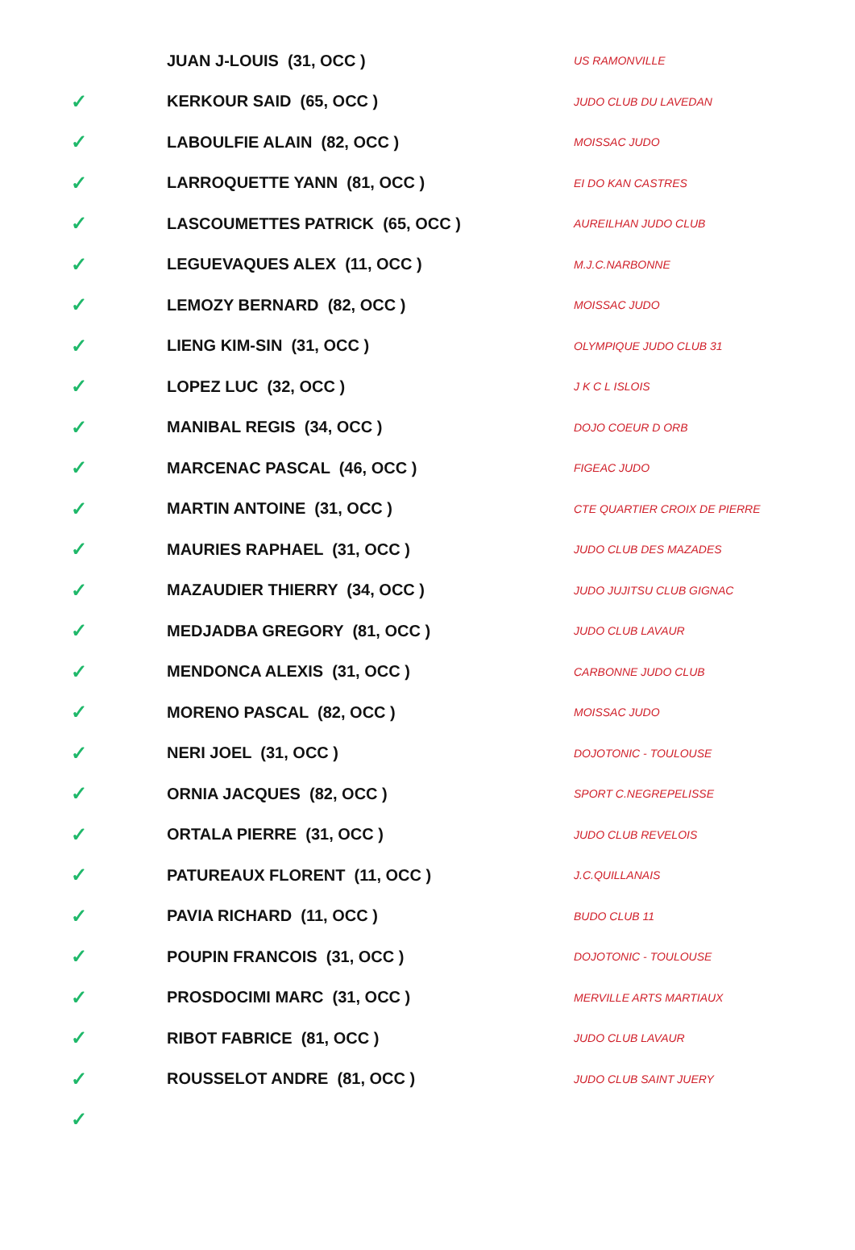| | JUAN J-LOUIS (31, OCC ) | US RAMONVILLE |
| ✓ | KERKOUR SAID (65, OCC ) | JUDO CLUB DU LAVEDAN |
| ✓ | LABOULFIE ALAIN (82, OCC ) | MOISSAC JUDO |
| ✓ | LARROQUETTE YANN (81, OCC ) | EI DO KAN CASTRES |
| ✓ | LASCOUMETTES PATRICK (65, OCC ) | AUREILHAN JUDO CLUB |
| ✓ | LEGUEVAQUES ALEX (11, OCC ) | M.J.C.NARBONNE |
| ✓ | LEMOZY BERNARD (82, OCC ) | MOISSAC JUDO |
| ✓ | LIENG KIM-SIN (31, OCC ) | OLYMPIQUE JUDO CLUB 31 |
| ✓ | LOPEZ LUC (32, OCC ) | J K C L ISLOIS |
| ✓ | MANIBAL REGIS (34, OCC ) | DOJO COEUR D ORB |
| ✓ | MARCENAC PASCAL (46, OCC ) | FIGEAC JUDO |
| ✓ | MARTIN ANTOINE (31, OCC ) | CTE QUARTIER CROIX DE PIERRE |
| ✓ | MAURIES RAPHAEL (31, OCC ) | JUDO CLUB DES MAZADES |
| ✓ | MAZAUDIER THIERRY (34, OCC ) | JUDO JUJITSU CLUB GIGNAC |
| ✓ | MEDJADBA GREGORY (81, OCC ) | JUDO CLUB LAVAUR |
| ✓ | MENDONCA ALEXIS (31, OCC ) | CARBONNE JUDO CLUB |
| ✓ | MORENO PASCAL (82, OCC ) | MOISSAC JUDO |
| ✓ | NERI JOEL (31, OCC ) | DOJOTONIC - TOULOUSE |
| ✓ | ORNIA JACQUES (82, OCC ) | SPORT C.NEGREPELISSE |
| ✓ | ORTALA PIERRE (31, OCC ) | JUDO CLUB REVELOIS |
| ✓ | PATUREAUX FLORENT (11, OCC ) | J.C.QUILLANAIS |
| ✓ | PAVIA RICHARD (11, OCC ) | BUDO CLUB 11 |
| ✓ | POUPIN FRANCOIS (31, OCC ) | DOJOTONIC - TOULOUSE |
| ✓ | PROSDOCIMI MARC (31, OCC ) | MERVILLE ARTS MARTIAUX |
| ✓ | RIBOT FABRICE (81, OCC ) | JUDO CLUB LAVAUR |
| ✓ | ROUSSELOT ANDRE (81, OCC ) | JUDO CLUB SAINT JUERY |
| ✓ | | |